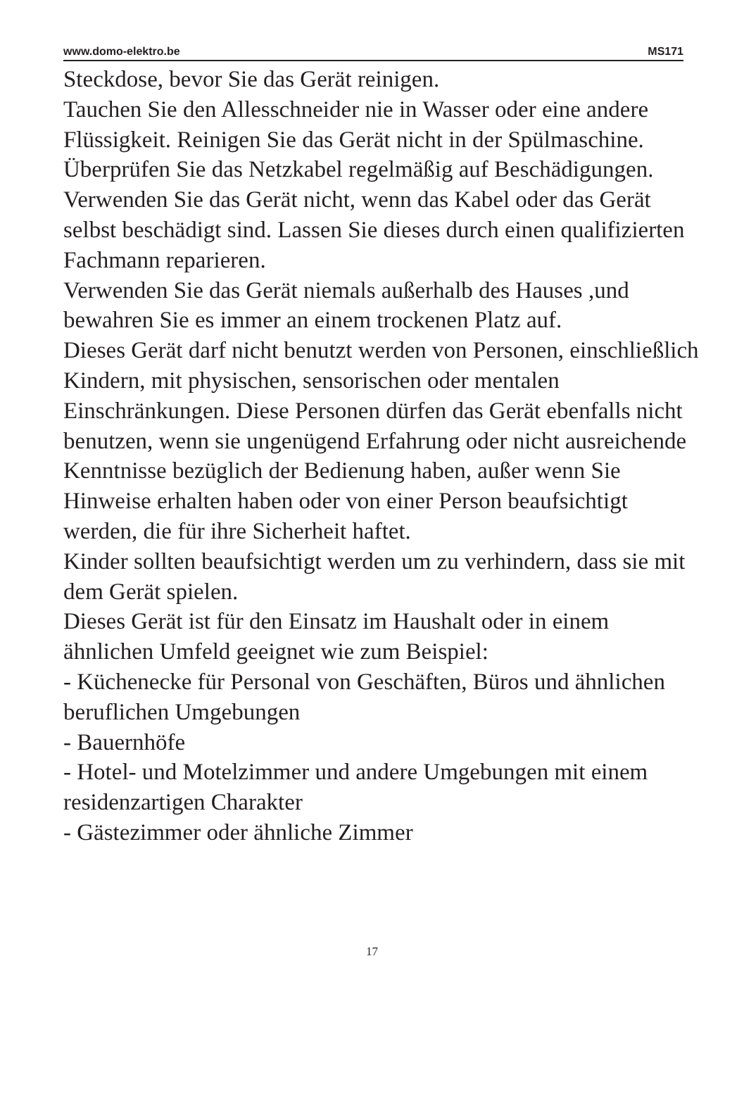www.domo-elektro.be MS171
Steckdose, bevor Sie das Gerät reinigen.
Tauchen Sie den Allesschneider nie in Wasser oder eine andere Flüssigkeit. Reinigen Sie das Gerät nicht in der Spülmaschine.
Überprüfen Sie das Netzkabel regelmäßig auf Beschädigungen. Verwenden Sie das Gerät nicht, wenn das Kabel oder das Gerät selbst beschädigt sind. Lassen Sie dieses durch einen qualifizierten Fachmann reparieren.
Verwenden Sie das Gerät niemals außerhalb des Hauses ,und bewahren Sie es immer an einem trockenen Platz auf.
Dieses Gerät darf nicht benutzt werden von Personen, einschließlich Kindern, mit physischen, sensorischen oder mentalen Einschränkungen. Diese Personen dürfen das Gerät ebenfalls nicht benutzen, wenn sie ungenügend Erfahrung oder nicht ausreichende Kenntnisse bezüglich der Bedienung haben, außer wenn Sie Hinweise erhalten haben oder von einer Person beaufsichtigt werden, die für ihre Sicherheit haftet.
Kinder sollten beaufsichtigt werden um zu verhindern, dass sie mit dem Gerät spielen.
Dieses Gerät ist für den Einsatz im Haushalt oder in einem ähnlichen Umfeld geeignet wie zum Beispiel:
- Küchenecke für Personal von Geschäften, Büros und ähnlichen beruflichen Umgebungen
- Bauernhöfe
- Hotel- und Motelzimmer und andere Umgebungen mit einem residenzartigen Charakter
- Gästezimmer oder ähnliche Zimmer
17